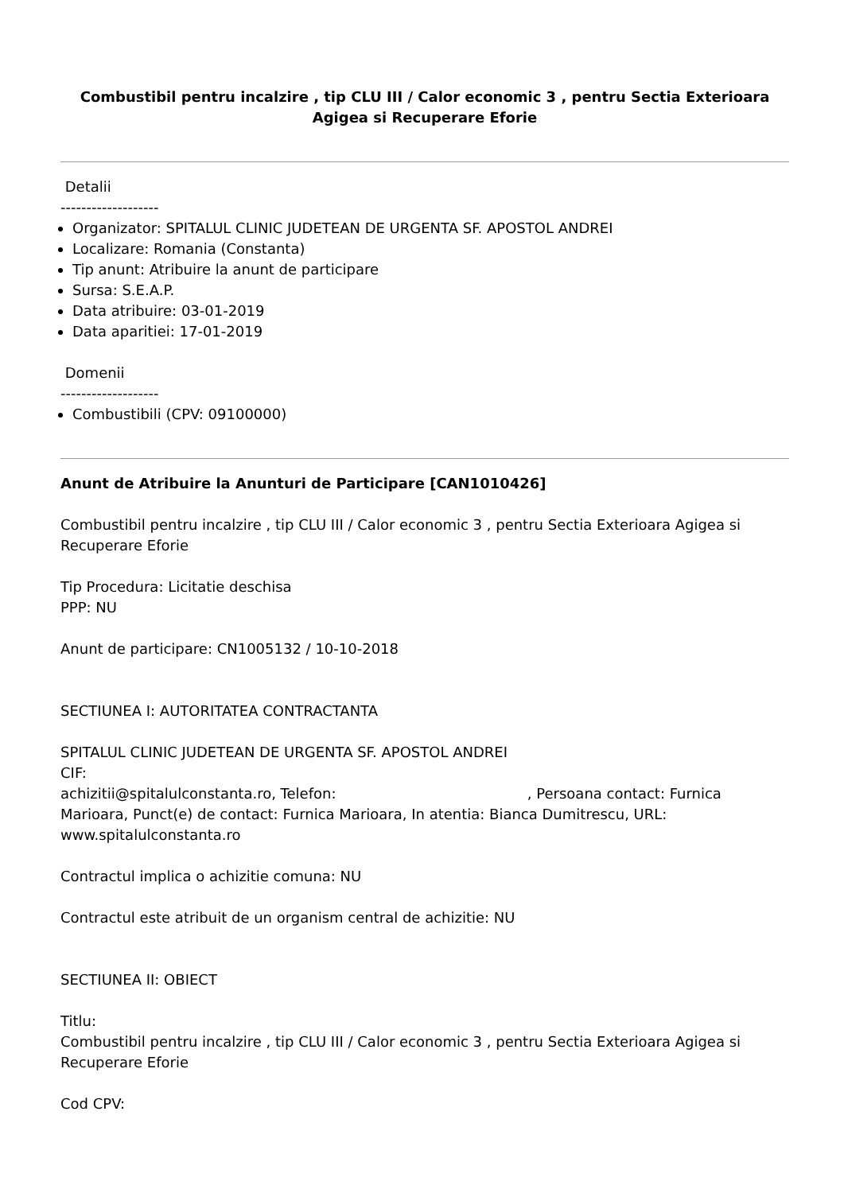Combustibil pentru incalzire , tip CLU III / Calor economic 3 , pentru Sectia Exterioara Agigea si Recuperare Eforie
Detalii
-------------------
Organizator: SPITALUL CLINIC JUDETEAN DE URGENTA SF. APOSTOL ANDREI
Localizare: Romania (Constanta)
Tip anunt: Atribuire la anunt de participare
Sursa: S.E.A.P.
Data atribuire: 03-01-2019
Data aparitiei: 17-01-2019
Domenii
-------------------
Combustibili (CPV: 09100000)
Anunt de Atribuire la Anunturi de Participare [CAN1010426]
Combustibil pentru incalzire , tip CLU III / Calor economic 3 , pentru Sectia Exterioara Agigea si Recuperare Eforie
Tip Procedura: Licitatie deschisa
PPP: NU
Anunt de participare: CN1005132 / 10-10-2018
SECTIUNEA I: AUTORITATEA CONTRACTANTA
SPITALUL CLINIC JUDETEAN DE URGENTA SF. APOSTOL ANDREI
CIF:
achizitii@spitalulconstanta.ro, Telefon: , Persoana contact: Furnica Marioara, Punct(e) de contact: Furnica Marioara, In atentia: Bianca Dumitrescu, URL: www.spitalulconstanta.ro
Contractul implica o achizitie comuna: NU
Contractul este atribuit de un organism central de achizitie: NU
SECTIUNEA II: OBIECT
Titlu:
Combustibil pentru incalzire , tip CLU III / Calor economic 3 , pentru Sectia Exterioara Agigea si Recuperare Eforie
Cod CPV: